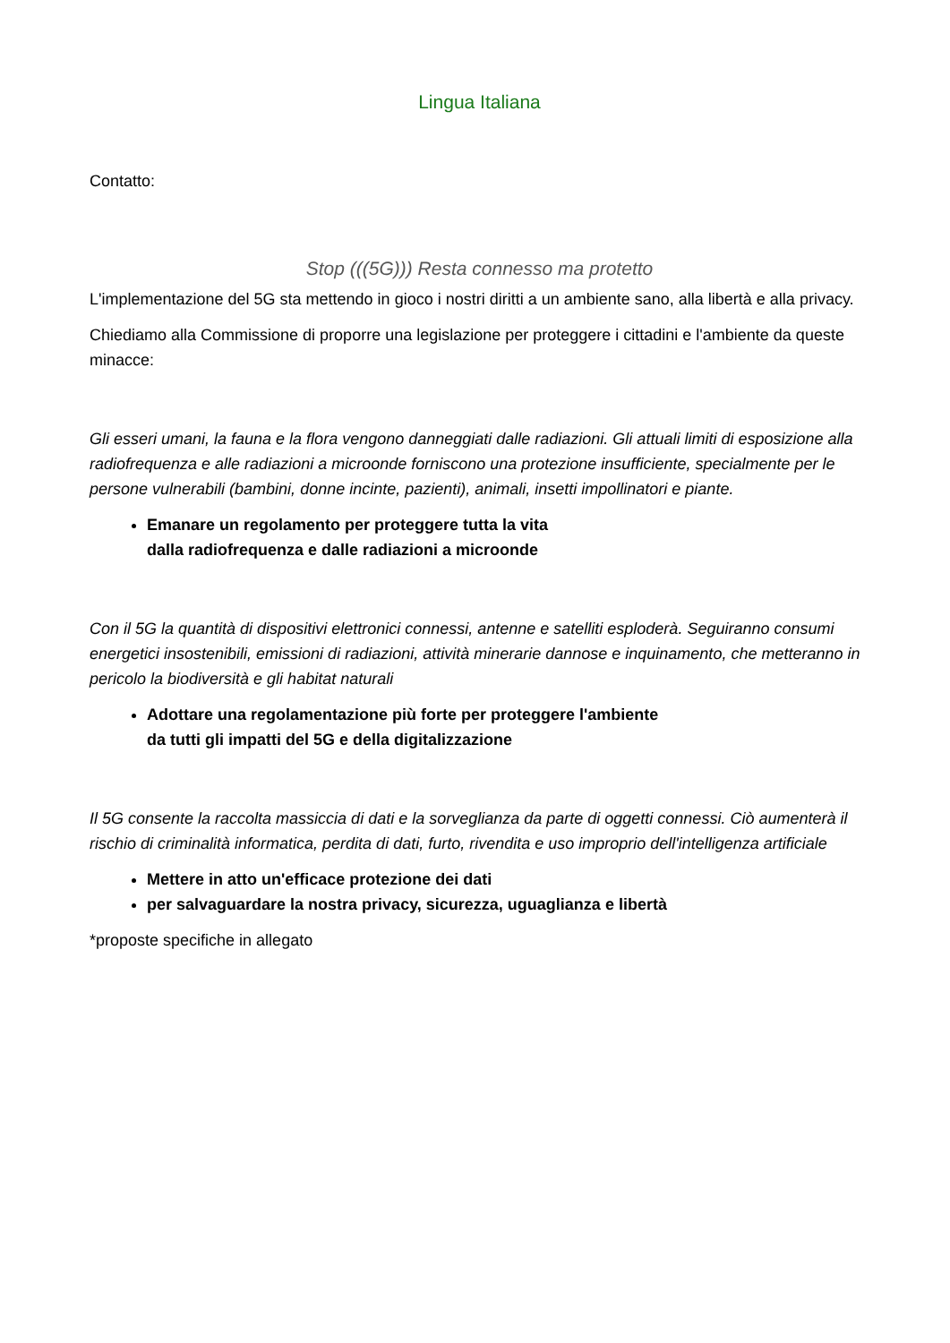Lingua Italiana
Contatto:
Stop (((5G))) Resta connesso ma protetto
L'implementazione del 5G sta mettendo in gioco i nostri diritti a un ambiente sano, alla libertà e alla privacy.
Chiediamo alla Commissione di proporre una legislazione per proteggere i cittadini e l'ambiente da queste minacce:
Gli esseri umani, la fauna e la flora vengono danneggiati dalle radiazioni. Gli attuali limiti di esposizione alla radiofrequenza e alle radiazioni a microonde forniscono una protezione insufficiente, specialmente per le persone vulnerabili (bambini, donne incinte, pazienti), animali, insetti impollinatori e piante.
Emanare un regolamento per proteggere tutta la vita
dalla radiofrequenza e dalle radiazioni a microonde
Con il 5G la quantità di dispositivi elettronici connessi, antenne e satelliti esploderà. Seguiranno consumi energetici insostenibili, emissioni di radiazioni, attività minerarie dannose e inquinamento, che metteranno in pericolo la biodiversità e gli habitat naturali
Adottare una regolamentazione più forte per proteggere l'ambiente
da tutti gli impatti del 5G e della digitalizzazione
Il 5G consente la raccolta massiccia di dati e la sorveglianza da parte di oggetti connessi. Ciò aumenterà il rischio di criminalità informatica, perdita di dati, furto, rivendita e uso improprio dell'intelligenza artificiale
Mettere in atto un'efficace protezione dei dati
per salvaguardare la nostra privacy, sicurezza, uguaglianza e libertà
*proposte specifiche in allegato